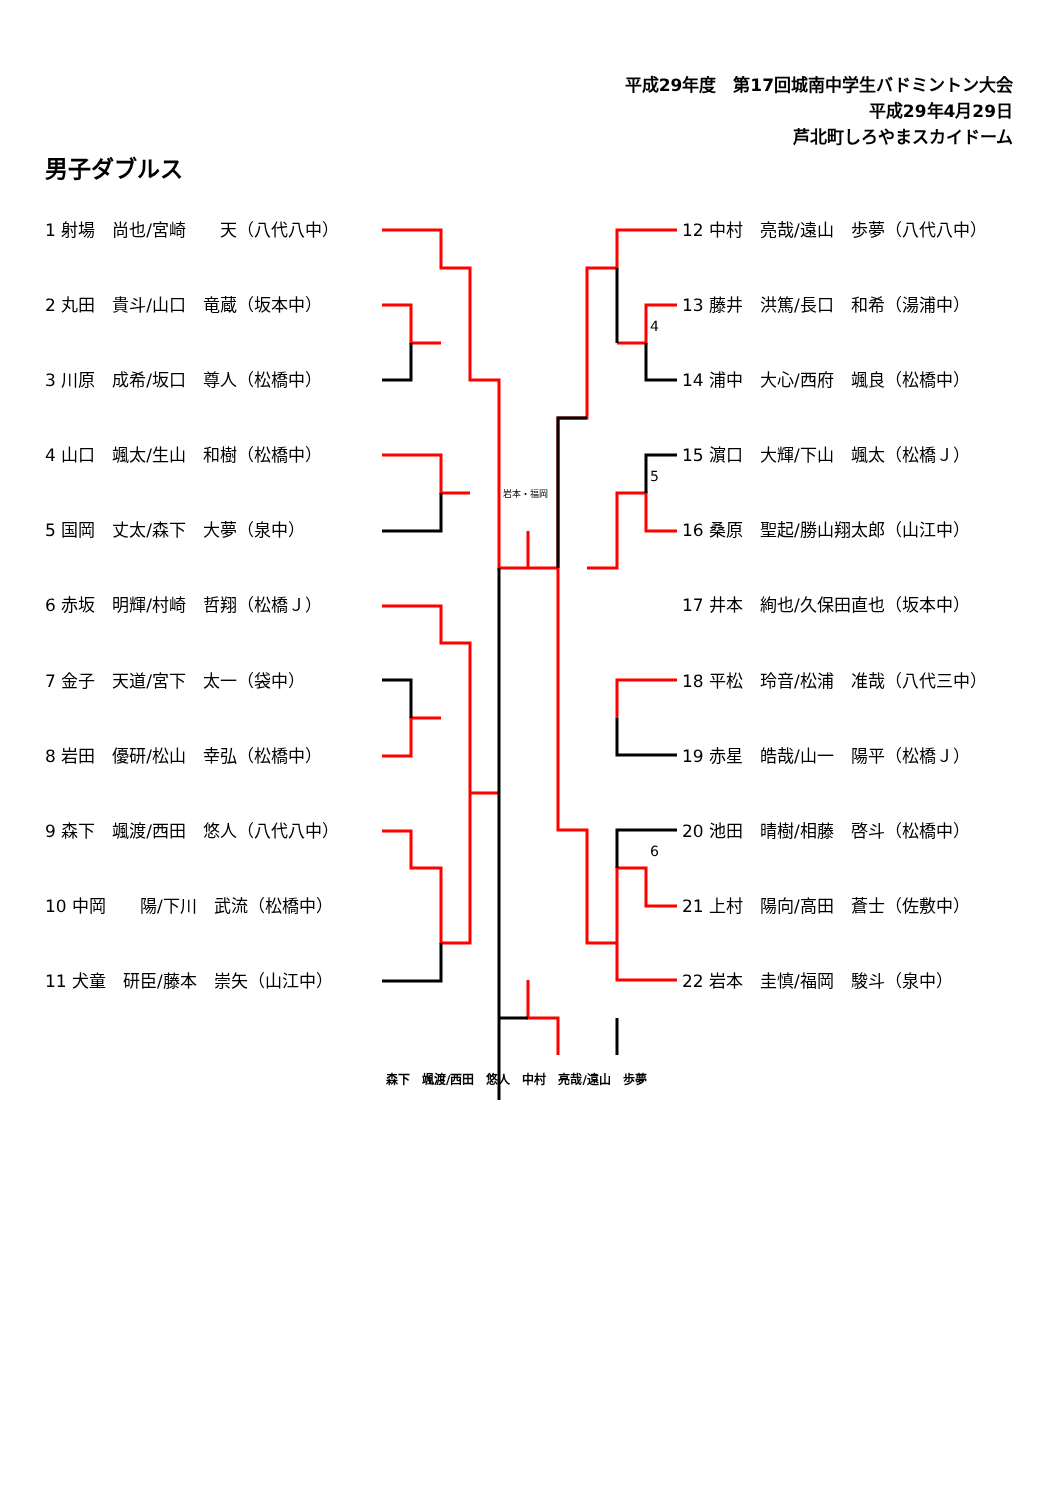平成29年度　第17回城南中学生バドミントン大会
平成29年4月29日
芦北町しろやまスカイドーム
男子ダブルス
1 射場　尚也/宮崎　　天（八代八中）
2 丸田　貴斗/山口　竜蔵（坂本中）
3 川原　成希/坂口　尊人（松橋中）
4 山口　颯太/生山　和樹（松橋中）
5 国岡　丈太/森下　大夢（泉中）
6 赤坂　明輝/村崎　哲翔（松橋Ｊ）
7 金子　天道/宮下　太一（袋中）
8 岩田　優研/松山　幸弘（松橋中）
9 森下　颯渡/西田　悠人（八代八中）
10 中岡　　陽/下川　武流（松橋中）
11 犬童　研臣/藤本　崇矢（山江中）
12 中村　亮哉/遠山　歩夢（八代八中）
13 藤井　洪篤/長口　和希（湯浦中）
14 浦中　大心/西府　颯良（松橋中）
15 濵口　大輝/下山　颯太（松橋Ｊ）
16 桑原　聖起/勝山翔太郎（山江中）
17 井本　絢也/久保田直也（坂本中）
18 平松　玲音/松浦　准哉（八代三中）
19 赤星　皓哉/山一　陽平（松橋Ｊ）
20 池田　晴樹/相藤　啓斗（松橋中）
21 上村　陽向/高田　蒼士（佐敷中）
22 岩本　圭慎/福岡　駿斗（泉中）
岩本・福岡
4
5
6
森下　颯渡/西田　悠人　中村　亮哉/遠山　歩夢